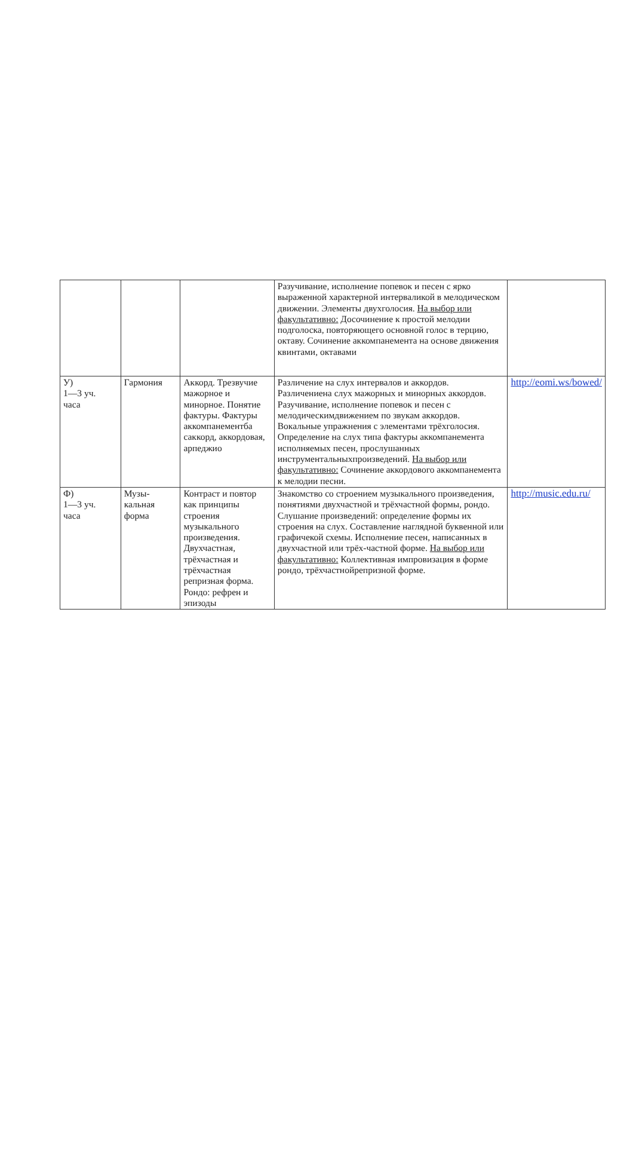| | | | Разучивание, исполнение попевок и песен с ярко выраженной характерной интерваликой в мелодическом движении. Элементы двухголосия. На выбор или факультативно: Досочинение к простой мелодии подголоска, повторяющего основной голос в терцию, октаву. Сочинение аккомпанемента на основе движения квинтами, октавами | |
| У) 1—3 уч. часа | Гармония | Аккорд. Трезвучие мажорное и минорное. Понятие фактуры. Фактуры аккомпанементба саккорд, аккордовая, арпеджио | Различение на слух интервалов и аккордов. Различениена слух мажорных и минорных аккордов. Разучивание, исполнение попевок и песен с мелодическимдвижением по звукам аккордов. Вокальные упражнения с элементами трёхголосия. Определение на слух типа фактуры аккомпанемента исполняемых песен, прослушанных инструментальныхпроизведений. На выбор или факультативно: Сочинение аккордового аккомпанемента к мелодии песни. | http://eomi.ws/bowed/ |
| Ф) 1—3 уч. часа | Музы- кальная форма | Контраст и повтор как принципы строения музыкального произведения. Двухчастная, трёхчастная и трёхчастная репризная форма. Рондо: рефрен и эпизоды | Знакомство со строением музыкального произведения, понятиями двухчастной и трёхчастной формы, рондо. Слушание произведений: определение формы их строения на слух. Составление наглядной буквенной или графичекой схемы. Исполнение песен, написанных в двухчастной или трёх-частной форме. На выбор или факультативно: Коллективная импровизация в форме рондо, трёхчастнойрепризной форме. | http://music.edu.ru/ |